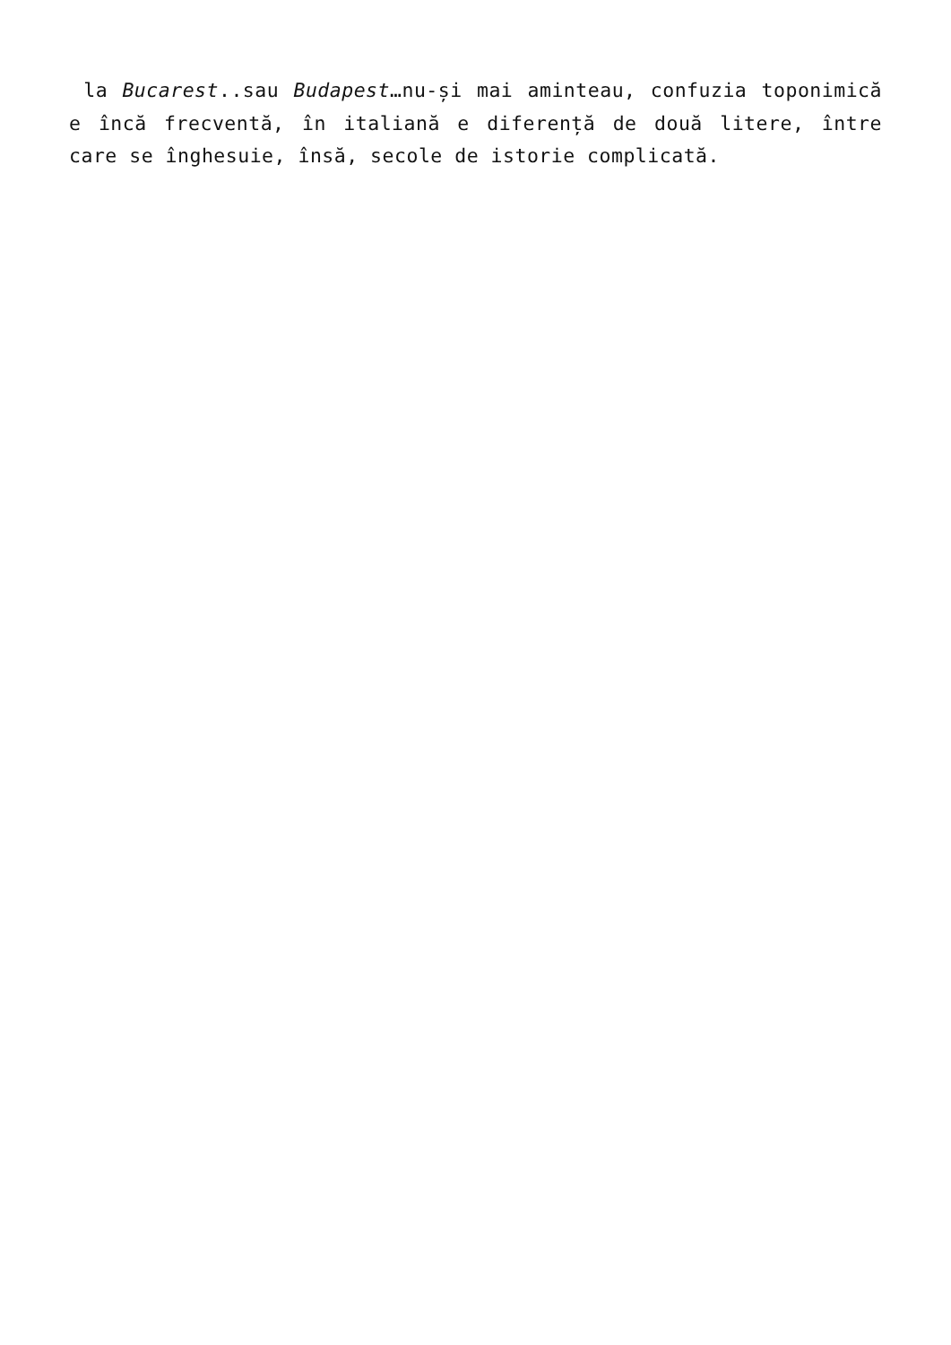la Bucarest..sau Budapest…nu-și mai aminteau, confuzia toponimică e încă frecventă, în italiană e diferență de două litere, între care se înghesuie, însă, secole de istorie complicată.